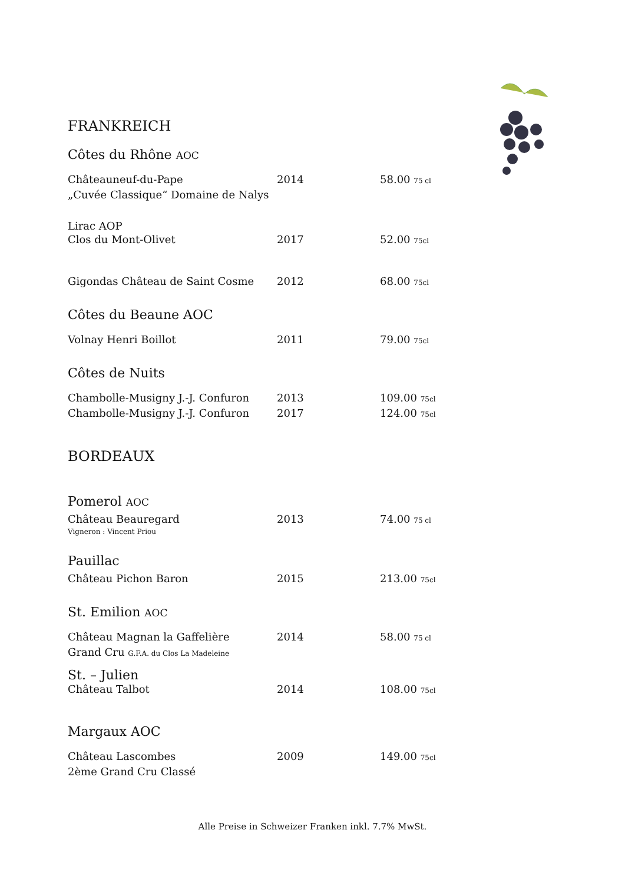FRANKREICH
Côtes du Rhône AOC
Châteauneuf-du-Pape 2014 58.00 75 cl
„Cuvée Classique“ Domaine de Nalys
Lirac AOP
Clos du Mont-Olivet 2017 52.00 75cl
Gigondas Château de Saint Cosme 2012 68.00 75cl
Côtes du Beaune AOC
Volnay Henri Boillot 2011 79.00 75cl
Côtes de Nuits
Chambolle-Musigny J.-J. Confuron 2013 109.00 75cl
Chambolle-Musigny J.-J. Confuron 2017 124.00 75cl
BORDEAUX
Pomerol AOC
Château Beauregard 2013 74.00 75 cl
Vigneron : Vincent Priou
Pauillac
Château Pichon Baron 2015 213.00 75cl
St. Emilion AOC
Château Magnan la Gaffelière 2014 58.00 75 cl
Grand Cru G.F.A. du Clos La Madeleine
St. – Julien
Château Talbot 2014 108.00 75cl
Margaux AOC
Château Lascombes 2009 149.00 75cl
2ème Grand Cru Classé
Alle Preise in Schweizer Franken inkl. 7.7% MwSt.